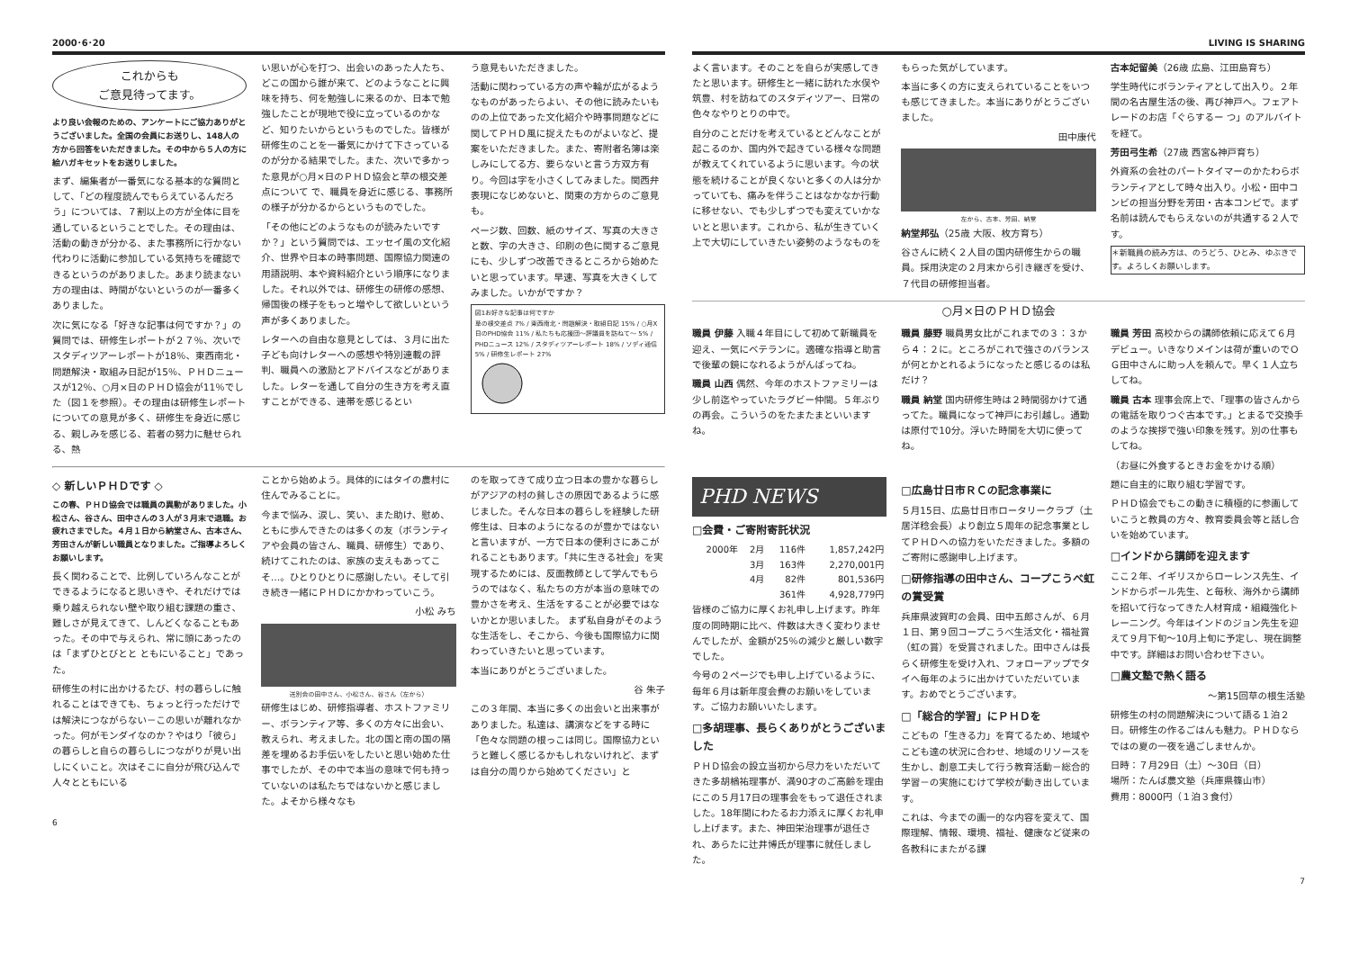2000･6･20
これからも
ご意見待ってます。
より良い会報のための、アンケートにご協力ありがとうございました。全国の会員にお送りし、148人の方から回答をいただきました。その中から５人の方に絵ハガキセットをお送りしました。
まず、編集者が一番気になる基本的な質問として、「どの程度読んでもらえているんだろう」については、７割以上の方が全体に目を通しているということでした。その理由は、活動の動きが分かる、また事務所に行かない代わりに活動に参加している気持ちを確認できるというのがありました。あまり読まない方の理由は、時間がないというのが一番多くありました。
次に気になる「好きな記事は何ですか？」の質問では、研修生レポートが２７％、次いでスタディツアーレポートが18％、東西南北・問題解決・取組み日記が15％、ＰＨＤニュースが12％、○月×日のＰＨＤ協会が11％でした（図１を参照）。その理由は研修生レポートについての意見が多く、研修生を身近に感じる、親しみを感じる、若者の努力に魅せられる、熱
い思いが心を打つ、出会いのあった人たち、どこの国から誰が来て、どのようなことに興味を持ち、何を勉強しに来るのか、日本で勉強したことが現地で役に立っているのかなど、知りたいからというものでした。皆様が研修生のことを一番気にかけて下さっているのが分かる結果でした。また、次いで多かった意見が○月×日のＰＨＤ協会と草の根交差点について で、職員を身近に感じる、事務所の様子が分かるからというものでした。
「その他にどのようなものが読みたいですか？」という質問では、エッセイ風の文化紹介、世界や日本の時事問題、国際協力関連の用語説明、本や資料紹介という順序になりました。それ以外では、研修生の研修の感想、帰国後の様子をもっと増やして欲しいという声が多くありました。
レターへの自由な意見としては、３月に出た子ども向けレターへの感想や特別連載の評判、職員への激励とアドバイスなどがありました。レターを通して自分の生き方を考え直すことができる、連帯を感じるとい
う意見もいただきました。
活動に関わっている方の声や輪が広がるようなものがあったらよい、その他に読みたいものの上位であった文化紹介や時事問題などに関してＰＨＤ風に捉えたものがよいなど、提案をいただきました。また、寄附者名簿は楽しみにしてる方、要らないと言う方双方有り。今回は字を小さくしてみました。関西弁表現になじめないと、関東の方からのご意見も。
ページ数、回数、紙のサイズ、写真の大きさと数、字の大きさ、印刷の色に関するご意見にも、少しずつ改善できるところから始めたいと思っています。早速、写真を大きくしてみました。いかがですか？
図1お好きな記事は何ですか
草の根交差点 7% / 東西南北・問題解決・取組日記 15% / ○月X日のPHD協会 11% / 私たちも応援団～評議員を訪ねて～ 5% / PHDニュース 12% / スタディツアーレポート 18% / ソディ通信 5% / 研修生レポート 27%
◇ 新しいＰＨＤです ◇
この春、ＰＨＤ協会では職員の異動がありました。小松さん、谷さん、田中さんの３人が３月末で退職。お疲れさまでした。４月１日から納堂さん、古本さん、芳田さんが新しい職員となりました。ご指導よろしくお願いします。
長く関わることで、比例していろんなことができるようになると思いきや、それだけでは乗り越えられない壁や取り組む課題の重さ、難しさが見えてきて、しんどくなることもあった。その中で与えられ、常に頭にあったのは「まずひとびとと ともにいること」であった。
研修生の村に出かけるたび、村の暮らしに触れることはできても、ちょっと行っただけでは解決につながらない－この思いが離れなかった。何がモンダイなのか？やはり「彼ら」の暮らしと自らの暮らしにつながりが見い出しにくいこと。次はそこに自分が飛び込んで人々とともにいる
ことから始めよう。具体的にはタイの農村に住んでみることに。
今まで悩み、涙し、笑い、また助け、慰め、ともに歩んできたのは多くの友（ボランティアや会員の皆さん、職員、研修生）であり、続けてこれたのは、家族の支えもあってこそ…。ひとりひとりに感謝したい。そして引き続き一緒にＰＨＤにかかわっていこう。
小松 みち
送別会の田中さん、小松さん、谷さん（左から）
研修生はじめ、研修指導者、ホストファミリー、ボランティア等、多くの方々に出会い、教えられ、考えました。北の国と南の国の隔差を埋めるお手伝いをしたいと思い始めた仕事でしたが、その中で本当の意味で何も持っていないのは私たちではないかと感じました。よそから様々なも
のを取ってきて成り立つ日本の豊かな暮らしがアジアの村の貧しさの原因であるように感じました。そんな日本の暮らしを経験した研修生は、日本のようになるのが豊かではないと言いますが、一方で日本の便利さにあこがれることもあります。「共に生きる社会」を実現するためには、反面教師として学んでもらうのではなく、私たちの方が本当の意味での豊かさを考え、生活をすることが必要ではないかとか思いました。 まず私自身がそのような生活をし、そこから、今後も国際協力に関わっていきたいと思っています。
本当にありがとうございました。
谷 朱子
この３年間、本当に多くの出会いと出来事がありました。私達は、講演などをする時に「色々な問題の根っこは同じ。国際協力というと難しく感じるかもしれないけれど、まずは自分の周りから始めてください」と
6
LIVING IS SHARING
よく言います。そのことを自らが実感してきたと思います。研修生と一緒に訪れた水俣や筑豊、村を訪ねてのスタディツアー、日常の色々なやりとりの中で。
自分のことだけを考えているとどんなことが起こるのか、国内外で起きている様々な問題が教えてくれているように思います。今の状態を続けることが良くないと多くの人は分かっていても、痛みを伴うことはなかなか行動に移せない、でも少しずつでも変えていかないとと思います。これから、私が生きていく上で大切にしていきたい姿勢のようなものを
もらった気がしています。
本当に多くの方に支えられていることをいつも感じてきました。本当にありがとうございました。
田中康代
左から、古本、芳田、納堂
納堂邦弘（25歳 大阪、枚方育ち）
谷さんに続く２人目の国内研修生からの職員。採用決定の２月末から引き継ぎを受け、７代目の研修担当者。
古本妃留美（26歳 広島、江田島育ち）
学生時代にボランティアとして出入り。２年間の名古屋生活の後、再び神戸へ。フェアトレードのお店「ぐらするー つ」のアルバイトを経て。
芳田弓生希（27歳 西宮&神戸育ち）
外資系の会社のパートタイマーのかたわらボランティアとして時々出入り。小松・田中コンビの担当分野を芳田・古本コンビで。まず名前は読んでもらえないのが共通する２人です。
＊新職員の読み方は、のうどう、ひとみ、ゆぶきです。よろしくお願いします。
○月×日のＰＨＤ協会
職員 伊藤 入職４年目にして初めて新職員を迎え、一気にベテランに。適確な指導と助言で後輩の鏡になれるようがんばってね。
職員 山西 偶然、今年のホストファミリーは少し前迄やっていたラグビー仲間。５年ぶりの再会。こういうのをたまたまといいますね。
職員 藤野 職員男女比がこれまでの３：３から４：２に。ところがこれで強さのバランスが何とかとれるようになったと感じるのは私だけ？
職員 納堂 国内研修生時は２時間弱かけて通ってた。職員になって神戸にお引越し。通勤は原付で10分。浮いた時間を大切に使ってね。
職員 芳田 高校からの講師依頼に応えて６月デビュー。いきなりメインは荷が重いのでＯＧ田中さんに助っ人を頼んで。早く１人立ちしてね。
職員 古本 理事会席上で、「理事の皆さんからの電話を取りつぐ古本です。」とまるで交換手のような挨拶で強い印象を残す。別の仕事もしてね。
（お昼に外食するときお金をかける順）
PHD NEWS
□会費・ご寄附寄託状況
| 2000年 | 2月 | 116件 | 1,857,242円 |
| | 3月 | 163件 | 2,270,001円 |
| | 4月 | 82件 | 801,536円 |
| | | 361件 | 4,928,779円 |
皆様のご協力に厚くお礼申し上げます。昨年度の同時期に比べ、件数は大きく変わりませんでしたが、金額が25％の減少と厳しい数字でした。
今号の２ページでも申し上げているように、毎年６月は新年度会費のお願いをしています。ご協力お願いいたします。
□多胡理事、長らくありがとうございました
ＰＨＤ協会の設立当初から尽力をいただいてきた多胡楢祐理事が、満90才のご高齢を理由にこの５月17日の理事会をもって退任されました。18年間にわたるお力添えに厚くお礼申し上げます。また、神田栄治理事が退任され、あらたに辻井博氏が理事に就任しました。
□広島廿日市ＲＣの記念事業に
５月15日、広島廿日市ロータリークラブ（土居洋稔会長）より創立５周年の記念事業としてＰＨＤへの協力をいただきました。多額のご寄附に感謝申し上げます。
□研修指導の田中さん、コープこうべ虹の賞受賞
兵庫県波賀町の会員、田中五郎さんが、６月１日、第９回コープこうべ生活文化・福祉賞（虹の賞）を受賞されました。田中さんは長らく研修生を受け入れ、フォローアップでタイへ毎年のように出かけていただいています。おめでとうございます。
□「総合的学習」にＰＨＤを
こどもの「生きる力」を育てるため、地域やこども達の状況に合わせ、地域のリソースを生かし、創意工夫して行う教育活動－総合的学習－の実施にむけて学校が動き出しています。
これは、今までの画一的な内容を変えて、国際理解、情報、環境、福祉、健康など従来の各教科にまたがる課
題に自主的に取り組む学習です。
ＰＨＤ協会でもこの動きに積極的に参画していこうと教員の方々、教育委員会等と話し合いを始めています。
□インドから講師を迎えます
ここ２年、イギリスからローレンス先生、インドからポール先生、と毎秋、海外から講師を招いて行なってきた人材育成・組織強化トレーニング。今年はインドのジョン先生を迎えて９月下旬～10月上旬に予定し、現在調整中です。詳細はお問い合わせ下さい。
□農文塾で熱く語る
～第15回草の根生活塾
研修生の村の問題解決について語る１泊２日。研修生の作るごはんも魅力。ＰＨＤならではの夏の一夜を過ごしませんか。
日時：７月29日（土）～30日（日）
場所：たんば農文塾（兵庫県篠山市）
費用：8000円（１泊３食付）
7